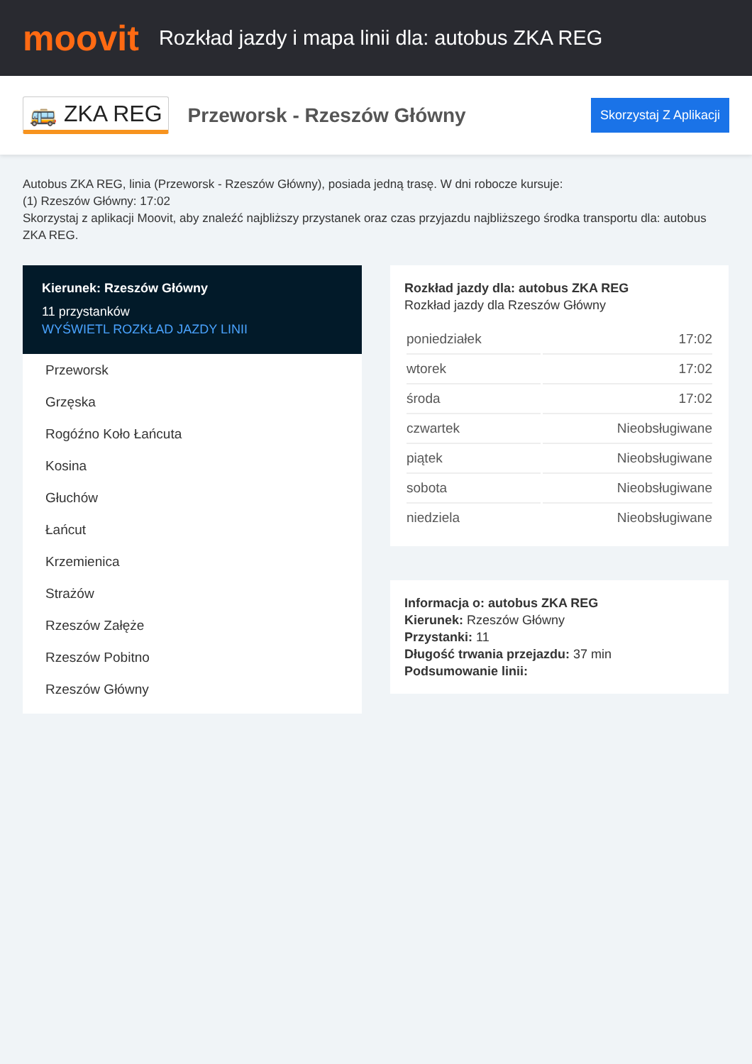moovit
Rozkład jazdy i mapa linii dla: autobus ZKA REG
🚌 ZKA REG
Przeworsk - Rzeszów Główny
Skorzystaj Z Aplikacji
Autobus ZKA REG, linia (Przeworsk - Rzeszów Główny), posiada jedną trasę. W dni robocze kursuje:
(1) Rzeszów Główny: 17:02
Skorzystaj z aplikacji Moovit, aby znaleźć najbliższy przystanek oraz czas przyjazdu najbliższego środka transportu dla: autobus ZKA REG.
Kierunek: Rzeszów Główny
11 przystanków
WYŚWIETL ROZKŁAD JAZDY LINII
Przeworsk
Grzęska
Rogóźno Koło Łańcuta
Kosina
Głuchów
Łańcut
Krzemienica
Strażów
Rzeszów Załęże
Rzeszów Pobitno
Rzeszów Główny
Rozkład jazdy dla: autobus ZKA REG
Rozkład jazdy dla Rzeszów Główny
| poniedziałek | 17:02 |
| wtorek | 17:02 |
| środa | 17:02 |
| czwartek | Nieobsługiwane |
| piątek | Nieobsługiwane |
| sobota | Nieobsługiwane |
| niedziela | Nieobsługiwane |
Informacja o: autobus ZKA REG
Kierunek: Rzeszów Główny
Przystanki: 11
Długość trwania przejazdu: 37 min
Podsumowanie linii: